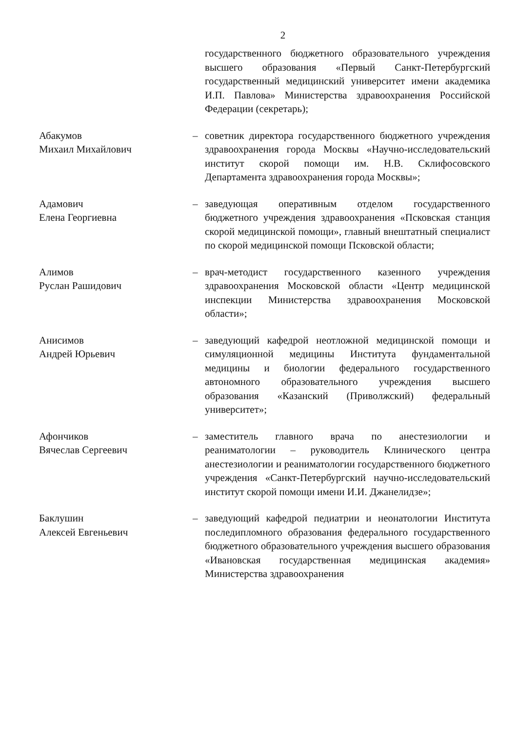2
государственного бюджетного образовательного учреждения высшего образования «Первый Санкт-Петербургский государственный медицинский университет имени академика И.П. Павлова» Министерства здравоохранения Российской Федерации (секретарь);
Абакумов
Михаил Михайлович
– советник директора государственного бюджетного учреждения здравоохранения города Москвы «Научно-исследовательский институт скорой помощи им. Н.В. Склифосовского Департамента здравоохранения города Москвы»;
Адамович
Елена Георгиевна
– заведующая оперативным отделом государственного бюджетного учреждения здравоохранения «Псковская станция скорой медицинской помощи», главный внештатный специалист по скорой медицинской помощи Псковской области;
Алимов
Руслан Рашидович
– врач-методист государственного казенного учреждения здравоохранения Московской области «Центр медицинской инспекции Министерства здравоохранения Московской области»;
Анисимов
Андрей Юрьевич
– заведующий кафедрой неотложной медицинской помощи и симуляционной медицины Института фундаментальной медицины и биологии федерального государственного автономного образовательного учреждения высшего образования «Казанский (Приволжский) федеральный университет»;
Афончиков
Вячеслав Сергеевич
– заместитель главного врача по анестезиологии и реаниматологии – руководитель Клинического центра анестезиологии и реаниматологии государственного бюджетного учреждения «Санкт-Петербургский научно-исследовательский институт скорой помощи имени И.И. Джанелидзе»;
Баклушин
Алексей Евгеньевич
– заведующий кафедрой педиатрии и неонатологии Института последипломного образования федерального государственного бюджетного образовательного учреждения высшего образования «Ивановская государственная медицинская академия» Министерства здравоохранения